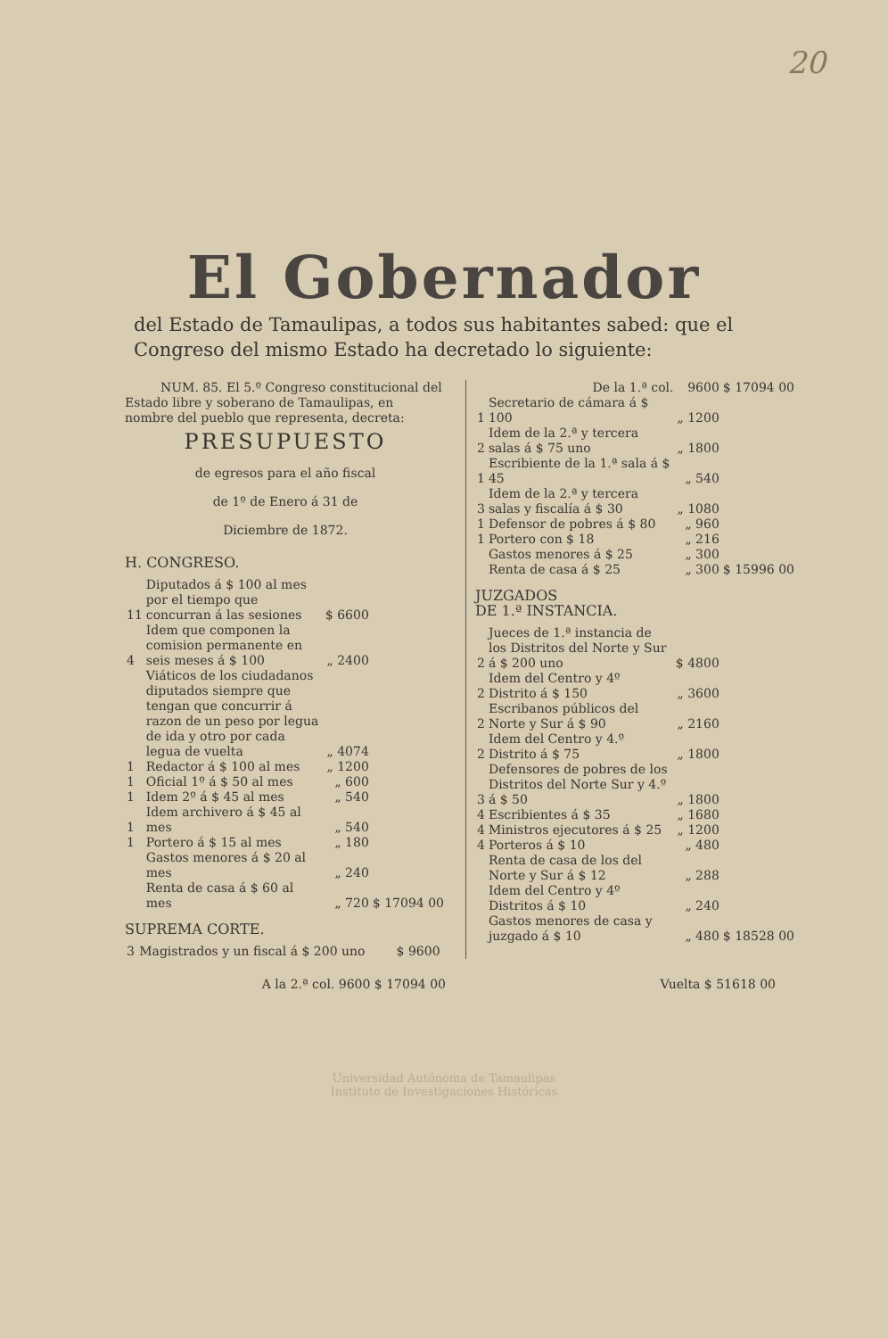20
El Gobernador
del Estado de Tamaulipas, a todos sus habitantes sabed: que el Congreso del mismo Estado ha decretado lo siguiente:
NUM. 85. El 5.º Congreso constitucional del Estado libre y soberano de Tamaulipas, en nombre del pueblo que representa, decreta:
PRESUPUESTO
de egresos para el año fiscal
de 1º de Enero á 31 de
Diciembre de 1872.
H. CONGRESO.
| 11 | Diputados á $ 100 al mes por el tiempo que concurran á las sesiones | $ 6600 | |
| 4 | Idem que componen la comision permanente en seis meses á $ 100 | „ 2400 | |
| | Viáticos de los ciudadanos diputados siempre que tengan que concurrir á razon de un peso por legua de ida y otro por cada legua de vuelta | „ 4074 | |
| 1 | Redactor á $ 100 al mes | „ 1200 | |
| 1 | Oficial 1º á $ 50 al mes | „ 600 | |
| 1 | Idem 2º á $ 45 al mes | „ 540 | |
| 1 | Idem archivero á $ 45 al mes | „ 540 | |
| 1 | Portero á $ 15 al mes | „ 180 | |
| | Gastos menores á $ 20 al mes | „ 240 | |
| | Renta de casa á $ 60 al mes | „ 720 | $ 17094 00 |
SUPREMA CORTE.
| 3 | Magistrados y un fiscal á $ 200 uno | $ 9600 | |
| | De la 1.ª col. | 9600 | $ 17094 00 |
| 1 | Secretario de cámara á $ 100 | „ 1200 | |
| 2 | Idem de la 2.ª y tercera salas á $ 75 uno | „ 1800 | |
| 1 | Escribiente de la 1.ª sala á $ 45 | „ 540 | |
| 3 | Idem de la 2.ª y tercera salas y fiscalía á $ 30 | „ 1080 | |
| 1 | Defensor de pobres á $ 80 | „ 960 | |
| 1 | Portero con $ 18 | „ 216 | |
| | Gastos menores á $ 25 | „ 300 | |
| | Renta de casa á $ 25 | „ 300 | $ 15996 00 |
JUZGADOS
DE 1.ª INSTANCIA.
| 2 | Jueces de 1.ª instancia de los Distritos del Norte y Sur á $ 200 uno | $ 4800 | |
| 2 | Idem del Centro y 4º Distrito á $ 150 | „ 3600 | |
| 2 | Escribanos públicos del Norte y Sur á $ 90 | „ 2160 | |
| 2 | Idem del Centro y 4.º Distrito á $ 75 | „ 1800 | |
| 3 | Defensores de pobres de los Distritos del Norte Sur y 4.º á $ 50 | „ 1800 | |
| 4 | Escribientes á $ 35 | „ 1680 | |
| 4 | Ministros ejecutores á $ 25 | „ 1200 | |
| 4 | Porteros á $ 10 | „ 480 | |
| | Renta de casa de los del Norte y Sur á $ 12 | „ 288 | |
| | Idem del Centro y 4º Distritos á $ 10 | „ 240 | |
| | Gastos menores de casa y juzgado á $ 10 | „ 480 | $ 18528 00 |
A la 2.ª col. 9600 $ 17094 00 Vuelta $ 51618 00
Universidad Autónoma de Tamaulipas
Instituto de Investigaciones Históricas